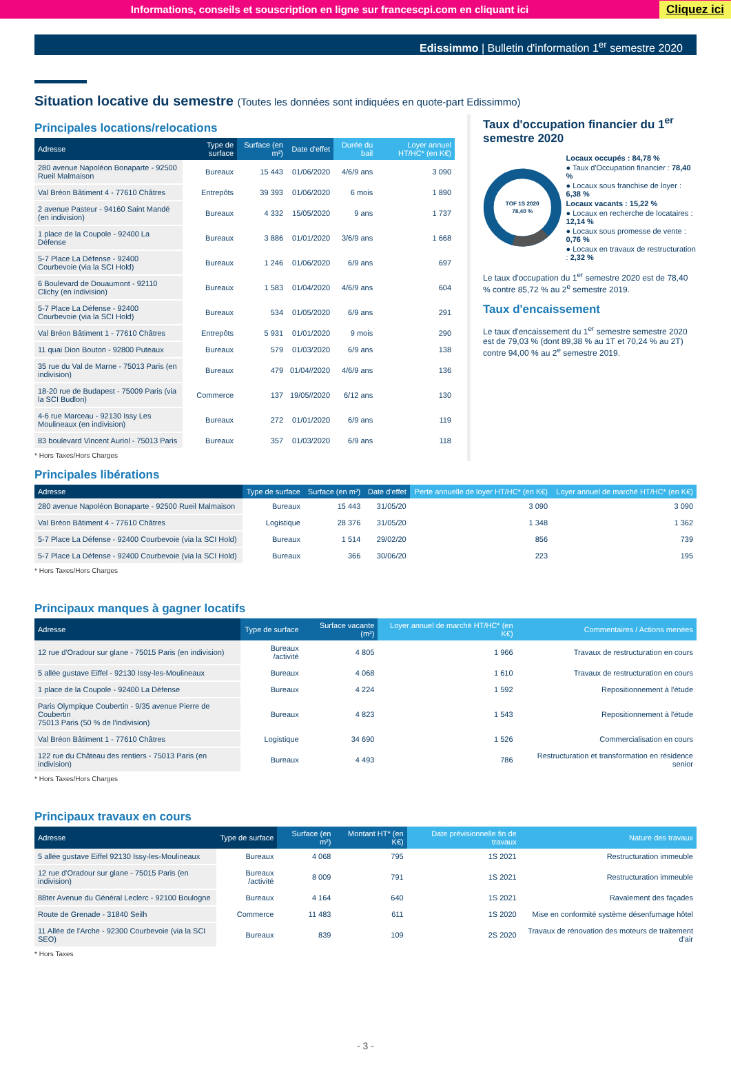Informations, conseils et souscription en ligne sur francescpi.com en cliquant ici
Cliquez ici
Edissimmo | Bulletin d'information 1<sup>er</sup> semestre 2020
Situation locative du semestre (Toutes les données sont indiquées en quote-part Edissimmo)
Principales locations/relocations
| Adresse | Type de surface | Surface (en m²) | Date d'effet | Durée du bail | Loyer annuel HT/HC* (en K€) |
| --- | --- | --- | --- | --- | --- |
| 280 avenue Napoléon Bonaparte - 92500 Rueil Malmaison | Bureaux | 15 443 | 01/06/2020 | 4/6/9 ans | 3 090 |
| Val Bréon Bâtiment 4 - 77610 Châtres | Entrepôts | 39 393 | 01/06/2020 | 6 mois | 1 890 |
| 2 avenue Pasteur - 94160 Saint Mandé (en indivision) | Bureaux | 4 332 | 15/05/2020 | 9 ans | 1 737 |
| 1 place de la Coupole - 92400 La Défense | Bureaux | 3 886 | 01/01/2020 | 3/6/9 ans | 1 668 |
| 5-7 Place La Défense - 92400 Courbevoie (via la SCI Hold) | Bureaux | 1 246 | 01/06/2020 | 6/9 ans | 697 |
| 6 Boulevard de Douaumont - 92110 Clichy (en indivision) | Bureaux | 1 583 | 01/04/2020 | 4/6/9 ans | 604 |
| 5-7 Place La Défense - 92400 Courbevoie (via la SCI Hold) | Bureaux | 534 | 01/05/2020 | 6/9 ans | 291 |
| Val Bréon Bâtiment 1 - 77610 Châtres | Entrepôts | 5 931 | 01/01/2020 | 9 mois | 290 |
| 11 quai Dion Bouton - 92800 Puteaux | Bureaux | 579 | 01/03/2020 | 6/9 ans | 138 |
| 35 rue du Val de Marne - 75013 Paris (en indivision) | Bureaux | 479 | 01/04//2020 | 4/6/9 ans | 136 |
| 18-20 rue de Budapest - 75009 Paris (via la SCI Budlon) | Commerce | 137 | 19/05//2020 | 6/12 ans | 130 |
| 4-6 rue Marceau - 92130 Issy Les Moulineaux (en indivision) | Bureaux | 272 | 01/01/2020 | 6/9 ans | 119 |
| 83 boulevard Vincent Auriol - 75013 Paris | Bureaux | 357 | 01/03/2020 | 6/9 ans | 118 |
* Hors Taxes/Hors Charges
Taux d'occupation financier du 1<sup>er</sup> semestre 2020
TOF 1S 2020
78,40 %
Locaux occupés : 84,78 %
● Taux d'Occupation financier : 78,40 %
● Locaux sous franchise de loyer : 6,38 %
Locaux vacants : 15,22 %
● Locaux en recherche de locataires : 12,14 %
● Locaux sous promesse de vente : 0,76 %
● Locaux en travaux de restructuration : 2,32 %
Le taux d'occupation du 1<sup>er</sup> semestre 2020 est de 78,40 % contre 85,72 % au 2<sup>e</sup> semestre 2019.
Taux d'encaissement
Le taux d'encaissement du 1<sup>er</sup> semestre semestre 2020 est de 79,03 % (dont 89,38 % au 1T et 70,24 % au 2T) contre 94,00 % au 2<sup>e</sup> semestre 2019.
Principales libérations
| Adresse | Type de surface | Surface (en m²) | Date d'effet | Perte annuelle de loyer HT/HC* (en K€) | Loyer annuel de marché HT/HC* (en K€) |
| --- | --- | --- | --- | --- | --- |
| 280 avenue Napoléon Bonaparte - 92500 Rueil Malmaison | Bureaux | 15 443 | 31/05/20 | 3 090 | 3 090 |
| Val Bréon Bâtiment 4 - 77610 Châtres | Logistique | 28 376 | 31/05/20 | 1 348 | 1 362 |
| 5-7 Place La Défense - 92400 Courbevoie (via la SCI Hold) | Bureaux | 1 514 | 29/02/20 | 856 | 739 |
| 5-7 Place La Défense - 92400 Courbevoie (via la SCI Hold) | Bureaux | 366 | 30/06/20 | 223 | 195 |
* Hors Taxes/Hors Charges
Principaux manques à gagner locatifs
| Adresse | Type de surface | Surface vacante (m²) | Loyer annuel de marché HT/HC* (en K€) | Commentaires / Actions menées |
| --- | --- | --- | --- | --- |
| 12 rue d'Oradour sur glane - 75015 Paris (en indivision) | Bureaux /activité | 4 805 | 1 966 | Travaux de restructuration en cours |
| 5 allée gustave Eiffel - 92130 Issy-les-Moulineaux | Bureaux | 4 068 | 1 610 | Travaux de restructuration en cours |
| 1 place de la Coupole - 92400 La Défense | Bureaux | 4 224 | 1 592 | Repositionnement à l'étude |
| Paris Olympique Coubertin - 9/35 avenue Pierre de Coubertin 75013 Paris (50 % de l'indivision) | Bureaux | 4 823 | 1 543 | Repositionnement à l'étude |
| Val Bréon Bâtiment 1 - 77610 Châtres | Logistique | 34 690 | 1 526 | Commercialisation en cours |
| 122 rue du Château des rentiers - 75013 Paris (en indivision) | Bureaux | 4 493 | 786 | Restructuration et transformation en résidence senior |
* Hors Taxes/Hors Charges
Principaux travaux en cours
| Adresse | Type de surface | Surface (en m²) | Montant HT* (en K€) | Date prévisionnelle fin de travaux | Nature des travaux |
| --- | --- | --- | --- | --- | --- |
| 5 allée gustave Eiffel 92130 Issy-les-Moulineaux | Bureaux | 4 068 | 795 | 1S 2021 | Restructuration immeuble |
| 12 rue d'Oradour sur glane - 75015 Paris (en indivision) | Bureaux /activité | 8 009 | 791 | 1S 2021 | Restructuration immeuble |
| 88ter Avenue du Général Leclerc - 92100 Boulogne | Bureaux | 4 164 | 640 | 1S 2021 | Ravalement des façades |
| Route de Grenade - 31840 Seilh | Commerce | 11 483 | 611 | 1S 2020 | Mise en conformité système désenfumage hôtel |
| 11 Allée de l'Arche - 92300 Courbevoie (via la SCI SEO) | Bureaux | 839 | 109 | 2S 2020 | Travaux de rénovation des moteurs de traitement d'air |
* Hors Taxes
- 3 -